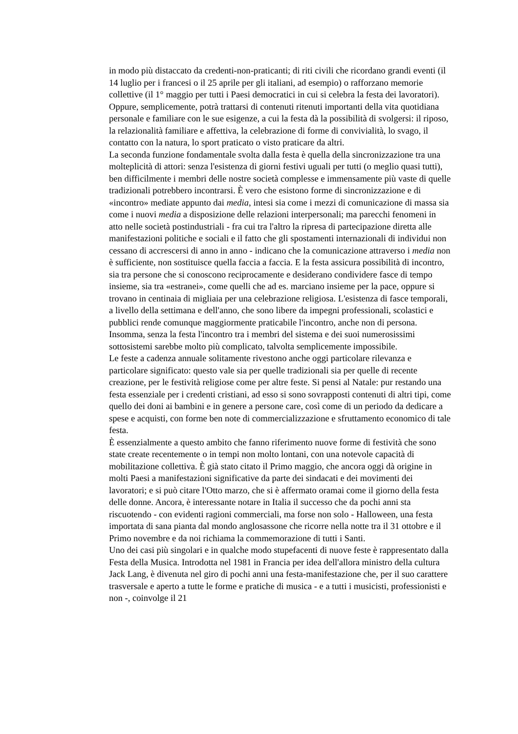in modo più distaccato da credenti-non-praticanti; di riti civili che ricordano grandi eventi (il 14 luglio per i francesi o il 25 aprile per gli italiani, ad esempio) o rafforzano memorie collettive (il 1° maggio per tutti i Paesi democratici in cui si celebra la festa dei lavoratori). Oppure, semplicemente, potrà trattarsi di contenuti ritenuti importanti della vita quotidiana personale e familiare con le sue esigenze, a cui la festa dà la possibilità di svolgersi: il riposo, la relazionalità familiare e affettiva, la celebrazione di forme di convivialità, lo svago, il contatto con la natura, lo sport praticato o visto praticare da altri.
La seconda funzione fondamentale svolta dalla festa è quella della sincronizzazione tra una molteplicità di attori: senza l'esistenza di giorni festivi uguali per tutti (o meglio quasi tutti), ben difficilmente i membri delle nostre società complesse e immensamente più vaste di quelle tradizionali potrebbero incontrarsi. È vero che esistono forme di sincronizzazione e di «incontro» mediate appunto dai media, intesi sia come i mezzi di comunicazione di massa sia come i nuovi media a disposizione delle relazioni interpersonali; ma parecchi fenomeni in atto nelle società postindustriali - fra cui tra l'altro la ripresa di partecipazione diretta alle manifestazioni politiche e sociali e il fatto che gli spostamenti internazionali di individui non cessano di accrescersi di anno in anno - indicano che la comunicazione attraverso i media non è sufficiente, non sostituisce quella faccia a faccia. E la festa assicura possibilità di incontro, sia tra persone che si conoscono reciprocamente e desiderano condividere fasce di tempo insieme, sia tra «estranei», come quelli che ad es. marciano insieme per la pace, oppure si trovano in centinaia di migliaia per una celebrazione religiosa. L'esistenza di fasce temporali, a livello della settimana e dell'anno, che sono libere da impegni professionali, scolastici e pubblici rende comunque maggiormente praticabile l'incontro, anche non di persona. Insomma, senza la festa l'incontro tra i membri del sistema e dei suoi numerosissimi sottosistemi sarebbe molto più complicato, talvolta semplicemente impossibile.
Le feste a cadenza annuale solitamente rivestono anche oggi particolare rilevanza e particolare significato: questo vale sia per quelle tradizionali sia per quelle di recente creazione, per le festività religiose come per altre feste. Si pensi al Natale: pur restando una festa essenziale per i credenti cristiani, ad esso si sono sovrapposti contenuti di altri tipi, come quello dei doni ai bambini e in genere a persone care, così come di un periodo da dedicare a spese e acquisti, con forme ben note di commercializzazione e sfruttamento economico di tale festa.
È essenzialmente a questo ambito che fanno riferimento nuove forme di festività che sono state create recentemente o in tempi non molto lontani, con una notevole capacità di mobilitazione collettiva. È già stato citato il Primo maggio, che ancora oggi dà origine in molti Paesi a manifestazioni significative da parte dei sindacati e dei movimenti dei lavoratori; e si può citare l'Otto marzo, che si è affermato oramai come il giorno della festa delle donne. Ancora, è interessante notare in Italia il successo che da pochi anni sta riscuotendo - con evidenti ragioni commerciali, ma forse non solo - Halloween, una festa importata di sana pianta dal mondo anglosassone che ricorre nella notte tra il 31 ottobre e il Primo novembre e da noi richiama la commemorazione di tutti i Santi.
Uno dei casi più singolari e in qualche modo stupefacenti di nuove feste è rappresentato dalla Festa della Musica. Introdotta nel 1981 in Francia per idea dell'allora ministro della cultura Jack Lang, è divenuta nel giro di pochi anni una festa-manifestazione che, per il suo carattere trasversale e aperto a tutte le forme e pratiche di musica - e a tutti i musicisti, professionisti e non -, coinvolge il 21